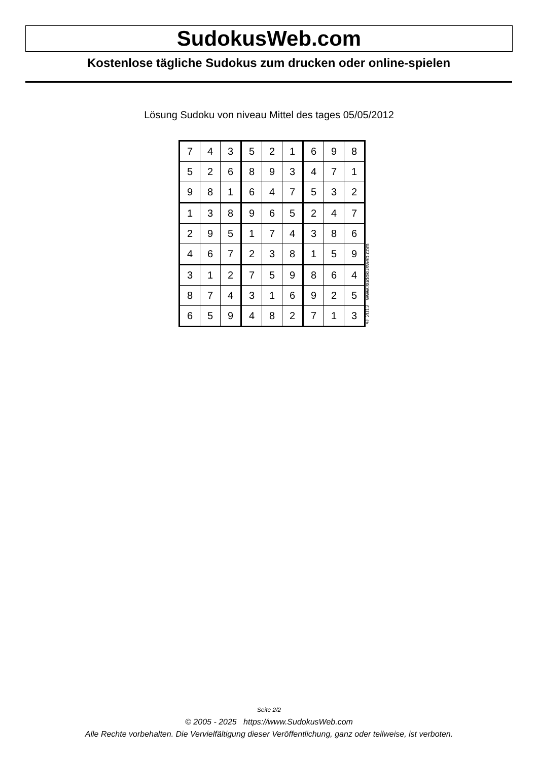SudokusWeb.com
Kostenlose tägliche Sudokus zum drucken oder online-spielen
Lösung Sudoku von niveau Mittel des tages 05/05/2012
| 7 | 4 | 3 | 5 | 2 | 1 | 6 | 9 | 8 |
| 5 | 2 | 6 | 8 | 9 | 3 | 4 | 7 | 1 |
| 9 | 8 | 1 | 6 | 4 | 7 | 5 | 3 | 2 |
| 1 | 3 | 8 | 9 | 6 | 5 | 2 | 4 | 7 |
| 2 | 9 | 5 | 1 | 7 | 4 | 3 | 8 | 6 |
| 4 | 6 | 7 | 2 | 3 | 8 | 1 | 5 | 9 |
| 3 | 1 | 2 | 7 | 5 | 9 | 8 | 6 | 4 |
| 8 | 7 | 4 | 3 | 1 | 6 | 9 | 2 | 5 |
| 6 | 5 | 9 | 4 | 8 | 2 | 7 | 1 | 3 |
© 2012 www.sudokusweb.com
Seite 2/2
© 2005 - 2025 https://www.SudokusWeb.com
Alle Rechte vorbehalten. Die Vervielfältigung dieser Veröffentlichung, ganz oder teilweise, ist verboten.